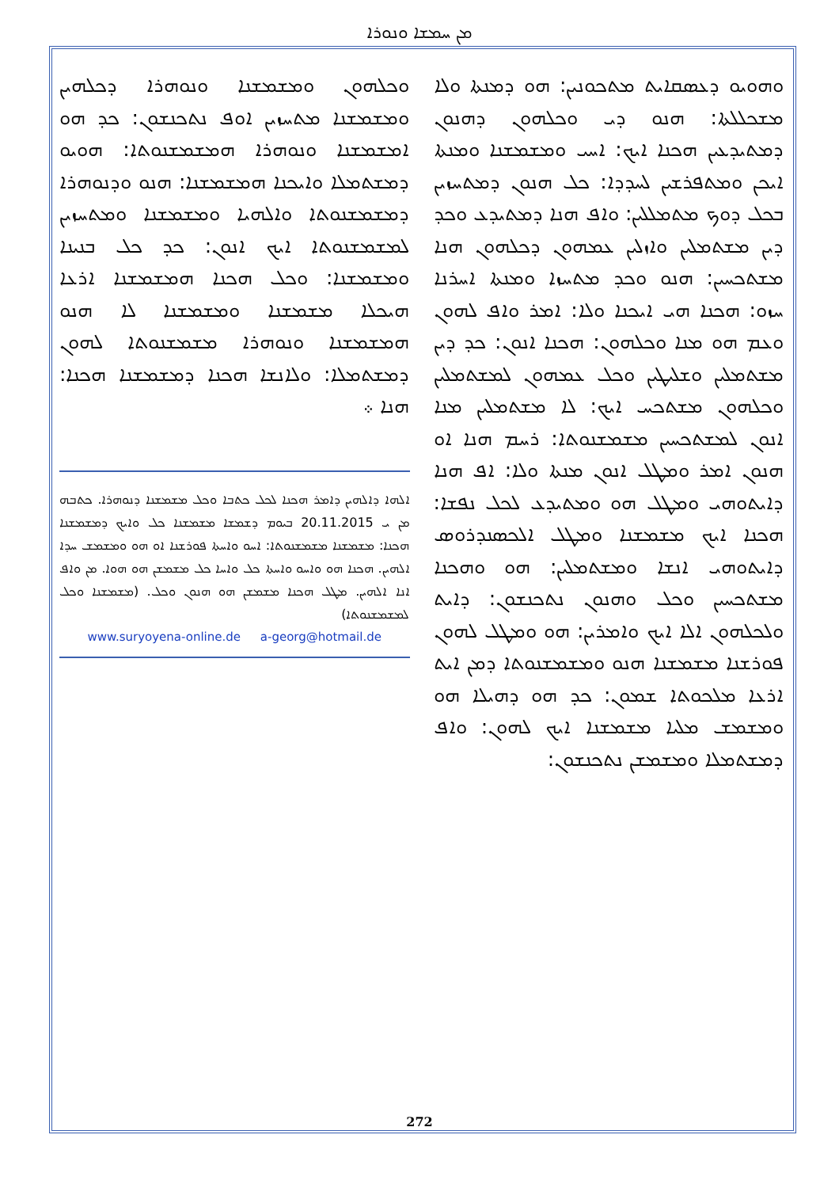ܡܢ ܚܡܫܐ ܘܢܘܪܐ
ܘܗܘܝܘ ܕܥܣܩܐܝܬ ܡܬܟܘܢܝܢ: ܗܘ ܕܡܢܬܐ ܘܠܐ ܡܫܟܠܠܬܐ: ܗܢܘ ܕܝ ܘܟܠܗܘܢ ܕܗܢܘܢ ܕܡܬܝܕܥܝܢ ܗܟܢܐ ܐܝܟ: ܐܚܝ ܘܡܫܡܫܢܐ ܘܡܢܬܐ ܐܝܟܢ ܘܡܬܦܪܫܝܢ ܠܚܕܕܐ: ܟܠ ܗܢܘܢ ܕܡܬܚܙܝܢ ܒܟܠ ܕܘܟ ܡܬܡܠܠܝܢ: ܘܐܦ ܗܢܐ ܕܡܬܝܕܥ ܘܟܕ ܕܝܢ ܡܫܬܡܠܝܢ ܘܐܙܠܝܢ ܥܡܗܘܢ ܕܟܠܗܘܢ ܗܢܐ ܡܫܬܟܚܝܢ: ܗܢܘ ܘܟܕ ܡܬܚܙܐ ܘܡܢܬܐ ܐܚܪܢܐ ܚܙܘ: ܗܟܢܐ ܗܝ ܐܝܟܢܐ ܘܠܐ: ܐܡܪ ܘܐܦ ܠܗܘܢ ܘܥܡ ܗܘ ܡܢܐ ܘܟܠܗܘܢ: ܗܟܢܐ ܐܢܘܢ: ܟܕ ܕܝܢ ܡܫܬܡܠܝܢ ܘܫܠܝܛܝܢ ܘܟܠ ܥܡܗܘܢ ܠܡܫܬܡܠܝܢ ܘܟܠܗܘܢ ܡܫܬܟܚ ܐܝܟ: ܠܐ ܡܫܬܡܠܝܢ ܡܢܐ ܐܢܘܢ ܠܡܫܬܟܚܝܢ ܡܫܡܫܢܘܬܐ: ܪܚܡ ܗܢܐ ܐܘ ܗܢܘܢ ܐܡܪ ܘܡܛܠ ܐܢܘܢ ܡܢܬܐ ܘܠܐ: ܐܦ ܗܢܐ ܕܐܝܬܘܗܝ ܘܡܛܠ ܗܘ ܘܡܬܝܕܥ ܠܟܠ ܢܦܫܐ: ܗܟܢܐ ܐܝܟ ܡܫܡܫܢܐ ܘܡܛܠ ܐܠܟܣܢܕܪܘܣ ܕܐܝܬܘܗܝ ܐܢܫܐ ܘܡܫܬܡܠܝܢ: ܗܘ ܘܗܟܢܐ ܡܫܬܟܚܝܢ ܘܟܠ ܘܗܢܘܢ ܢܬܟܢܫܘܢ: ܕܐܝܬ ܘܠܟܠܗܘܢ ܐܠܐ ܐܝܟ ܘܐܡܪܝܢ: ܗܘ ܘܡܛܠ ܠܗܘܢ ܦܘܪܫܢܐ ܡܫܡܫܢܐ ܗܢܘ ܘܡܫܡܫܢܘܬܐ ܕܡܢ ܐܝܬ ܐܪܥܐ ܡܠܟܘܬܐ ܫܡܘܢ: ܟܕ ܗܘ ܕܗܝܠܐ ܗܘ ܘܡܫܡܫ ܡܠܝܐ ܡܫܡܫܢܐ ܐܝܟ ܠܗܘܢ: ܘܐܦ ܕܡܫܬܡܠܐ ܘܡܫܡܫܢ ܢܬܟܢܫܘܢ:
ܘܟܠܗܘܢ ܘܡܫܡܫܢܐ ܘܢܘܗܪܐ ܕܟܠܗܝܢ ܘܡܫܡܫܢܐ ܡܬܚܙܝܢ ܐܘܦ ܢܬܟܢܫܘܢ: ܟܕ ܗܘ ܐܡܫܡܫܢܐ ܘܢܘܗܪܐ ܗܡܫܡܫܢܘܬܐ: ܗܘܝܘ ܕܡܫܬܡܠܐ ܘܐܝܟܢܐ ܗܡܫܡܫܢܐ: ܗܢܘ ܘܕܢܘܗܪܐ ܕܡܫܡܫܢܘܬܐ ܘܐܠܗܝܐ ܘܡܫܡܫܢܐ ܘܡܬܚܙܝܢ ܠܡܫܡܫܢܘܬܐ ܐܝܟ ܐܢܘܢ: ܟܕ ܟܠ ܒܢܝܢܐ ܘܡܫܡܫܢܐ: ܘܟܠ ܗܟܢܐ ܗܡܫܡܫܢܐ ܐܪܥܐ ܗܝܟܠܐ ܡܫܡܫܢܐ ܘܡܫܡܫܢܐ ܠܐ ܗܢܘ ܗܡܫܡܫܢܐ ܘܢܘܗܪܐ ܡܫܡܫܢܘܬܐ ܠܗܘܢ ܕܡܫܬܡܠܐ: ܘܠܐܢܫܐ ܗܟܢܐ ܕܡܫܡܫܢܐ ܗܟܢܐ: ܗܢܐ ܀
ܐܠܗܐ ܕܐܠܗܝܢ ܕܐܡܪ ܗܟܢܐ ܠܟܠ ܟܬܒܐ ܘܟܠ ܡܫܡܫܢܐ ܕܢܘܗܪܐ. ܟܬܒܗ ܡܢ ܝ 20.11.2015 ܒܝܘܡ ܕܫܡܫܐ ܡܫܡܫܢܐ ܟܠ ܘܐܝܟ ܕܡܫܡܫܢܐ ܗܟܢܐ: ܡܫܡܫܢܐ ܡܫܡܫܢܘܬܐ: ܐܚܘ ܘܐܚܬܐ ܦܘܪܫܢܐ ܐܘ ܗܘ ܘܡܫܡܫ ܚܕܐ ܐܠܗܝܢ. ܗܟܢܐ ܗܘ ܘܐܚܘ ܘܐܚܬܐ ܟܠ ܘܐܚܐ ܟܠ ܡܫܡܫܢ ܗܘ ܗܘܐ. ܡܢ ܘܐܦ ܐܢܐ ܐܠܗܝܢ. ܡܛܠ ܗܟܢܐ ܡܫܡܫܢ ܗܘ ܗܢܘܢ ܘܟܠ. (ܡܫܡܫܢܐ ܘܟܠ ܠܡܫܡܫܢܘܬܐ)
www.suryoyena-online.de a-georg@hotmail.de
272